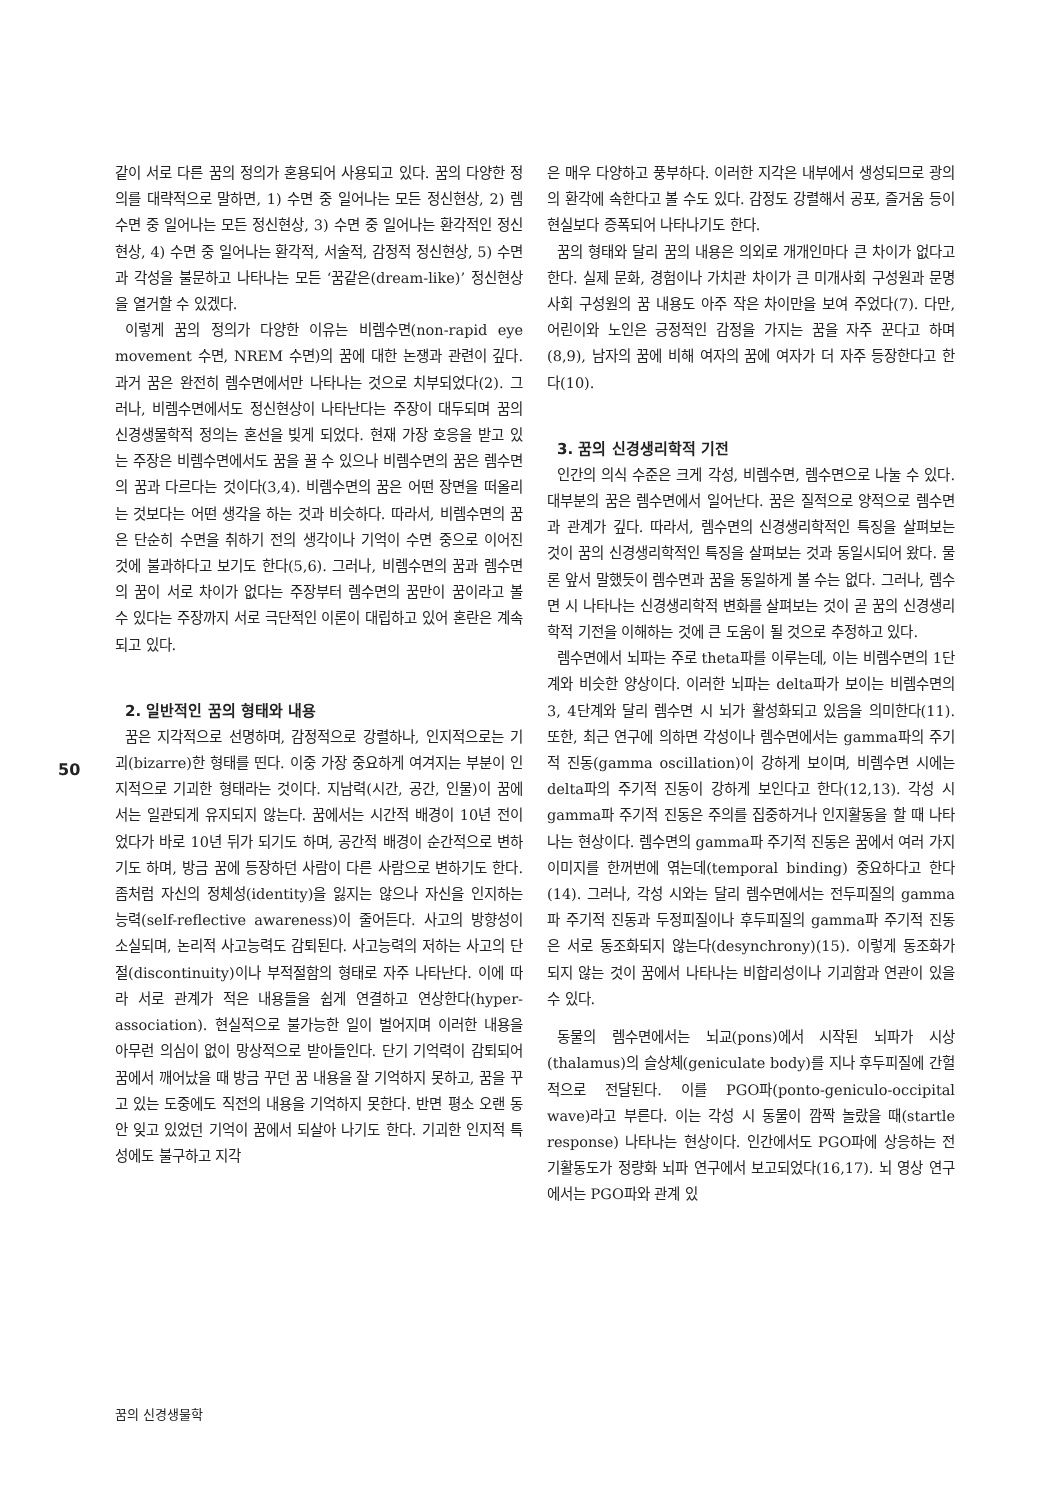같이 서로 다른 꿈의 정의가 혼용되어 사용되고 있다. 꿈의 다양한 정의를 대략적으로 말하면, 1) 수면 중 일어나는 모든 정신현상, 2) 렘수면 중 일어나는 모든 정신현상, 3) 수면 중 일어나는 환각적인 정신현상, 4) 수면 중 일어나는 환각적, 서술적, 감정적 정신현상, 5) 수면과 각성을 불문하고 나타나는 모든 ‘꿈같은(dream-like)’ 정신현상을 열거할 수 있겠다.
이렇게 꿈의 정의가 다양한 이유는 비렘수면(non-rapid eye movement 수면, NREM 수면)의 꿈에 대한 논쟁과 관련이 깊다. 과거 꿈은 완전히 렘수면에서만 나타나는 것으로 치부되었다(2). 그러나, 비렘수면에서도 정신현상이 나타난다는 주장이 대두되며 꿈의 신경생물학적 정의는 혼선을 빚게 되었다. 현재 가장 호응을 받고 있는 주장은 비렘수면에서도 꿈을 꿀 수 있으나 비렘수면의 꿈은 렘수면의 꿈과 다르다는 것이다(3,4). 비렘수면의 꿈은 어떤 장면을 떠올리는 것보다는 어떤 생각을 하는 것과 비슷하다. 따라서, 비렘수면의 꿈은 단순히 수면을 취하기 전의 생각이나 기억이 수면 중으로 이어진 것에 불과하다고 보기도 한다(5,6). 그러나, 비렘수면의 꿈과 렘수면의 꿈이 서로 차이가 없다는 주장부터 렘수면의 꿈만이 꿈이라고 볼 수 있다는 주장까지 서로 극단적인 이론이 대립하고 있어 혼란은 계속되고 있다.
2. 일반적인 꿈의 형태와 내용
꿈은 지각적으로 선명하며, 감정적으로 강렬하나, 인지적으로는 기괴(bizarre)한 형태를 띤다. 이중 가장 중요하게 여겨지는 부분이 인지적으로 기괴한 형태라는 것이다. 지남력(시간, 공간, 인물)이 꿈에서는 일관되게 유지되지 않는다. 꿈에서는 시간적 배경이 10년 전이었다가 바로 10년 뒤가 되기도 하며, 공간적 배경이 순간적으로 변하기도 하며, 방금 꿈에 등장하던 사람이 다른 사람으로 변하기도 한다. 좀처럼 자신의 정체성(identity)을 잃지는 않으나 자신을 인지하는 능력(self-reflective awareness)이 줄어든다. 사고의 방향성이 소실되며, 논리적 사고능력도 감퇴된다. 사고능력의 저하는 사고의 단절(discontinuity)이나 부적절함의 형태로 자주 나타난다. 이에 따라 서로 관계가 적은 내용들을 쉽게 연결하고 연상한다(hyper-association). 현실적으로 불가능한 일이 벌어지며 이러한 내용을 아무런 의심이 없이 망상적으로 받아들인다. 단기 기억력이 감퇴되어 꿈에서 깨어났을 때 방금 꾸던 꿈 내용을 잘 기억하지 못하고, 꿈을 꾸고 있는 도중에도 직전의 내용을 기억하지 못한다. 반면 평소 오랜 동안 잊고 있었던 기억이 꿈에서 되살아 나기도 한다. 기괴한 인지적 특성에도 불구하고 지각
은 매우 다양하고 풍부하다. 이러한 지각은 내부에서 생성되므로 광의의 환각에 속한다고 볼 수도 있다. 감정도 강렬해서 공포, 즐거움 등이 현실보다 증폭되어 나타나기도 한다.
꿈의 형태와 달리 꿈의 내용은 의외로 개개인마다 큰 차이가 없다고 한다. 실제 문화, 경험이나 가치관 차이가 큰 미개사회 구성원과 문명사회 구성원의 꿈 내용도 아주 작은 차이만을 보여 주었다(7). 다만, 어린이와 노인은 긍정적인 감정을 가지는 꿈을 자주 꾼다고 하며(8,9), 남자의 꿈에 비해 여자의 꿈에 여자가 더 자주 등장한다고 한다(10).
3. 꿈의 신경생리학적 기전
인간의 의식 수준은 크게 각성, 비렘수면, 렘수면으로 나눌 수 있다. 대부분의 꿈은 렘수면에서 일어난다. 꿈은 질적으로 양적으로 렘수면과 관계가 깊다. 따라서, 렘수면의 신경생리학적인 특징을 살펴보는 것이 꿈의 신경생리학적인 특징을 살펴보는 것과 동일시되어 왔다. 물론 앞서 말했듯이 렘수면과 꿈을 동일하게 볼 수는 없다. 그러나, 렘수면 시 나타나는 신경생리학적 변화를 살펴보는 것이 곧 꿈의 신경생리학적 기전을 이해하는 것에 큰 도움이 될 것으로 추정하고 있다.
렘수면에서 뇌파는 주로 theta파를 이루는데, 이는 비렘수면의 1단계와 비슷한 양상이다. 이러한 뇌파는 delta파가 보이는 비렘수면의 3, 4단계와 달리 렘수면 시 뇌가 활성화되고 있음을 의미한다(11). 또한, 최근 연구에 의하면 각성이나 렘수면에서는 gamma파의 주기적 진동(gamma oscillation)이 강하게 보이며, 비렘수면 시에는 delta파의 주기적 진동이 강하게 보인다고 한다(12,13). 각성 시 gamma파 주기적 진동은 주의를 집중하거나 인지활동을 할 때 나타나는 현상이다. 렘수면의 gamma파 주기적 진동은 꿈에서 여러 가지 이미지를 한꺼번에 엮는데(temporal binding) 중요하다고 한다(14). 그러나, 각성 시와는 달리 렘수면에서는 전두피질의 gamma파 주기적 진동과 두정피질이나 후두피질의 gamma파 주기적 진동은 서로 동조화되지 않는다(desynchrony)(15). 이렇게 동조화가 되지 않는 것이 꿈에서 나타나는 비합리성이나 기괴함과 연관이 있을 수 있다.
동물의 렘수면에서는 뇌교(pons)에서 시작된 뇌파가 시상(thalamus)의 슬상체(geniculate body)를 지나 후두피질에 간헐적으로 전달된다. 이를 PGO파(ponto-geniculo-occipital wave)라고 부른다. 이는 각성 시 동물이 깜짝 놀랐을 때(startle response) 나타나는 현상이다. 인간에서도 PGO파에 상응하는 전기활동도가 정량화 뇌파 연구에서 보고되었다(16,17). 뇌 영상 연구에서는 PGO파와 관계 있
50
꿈의 신경생물학